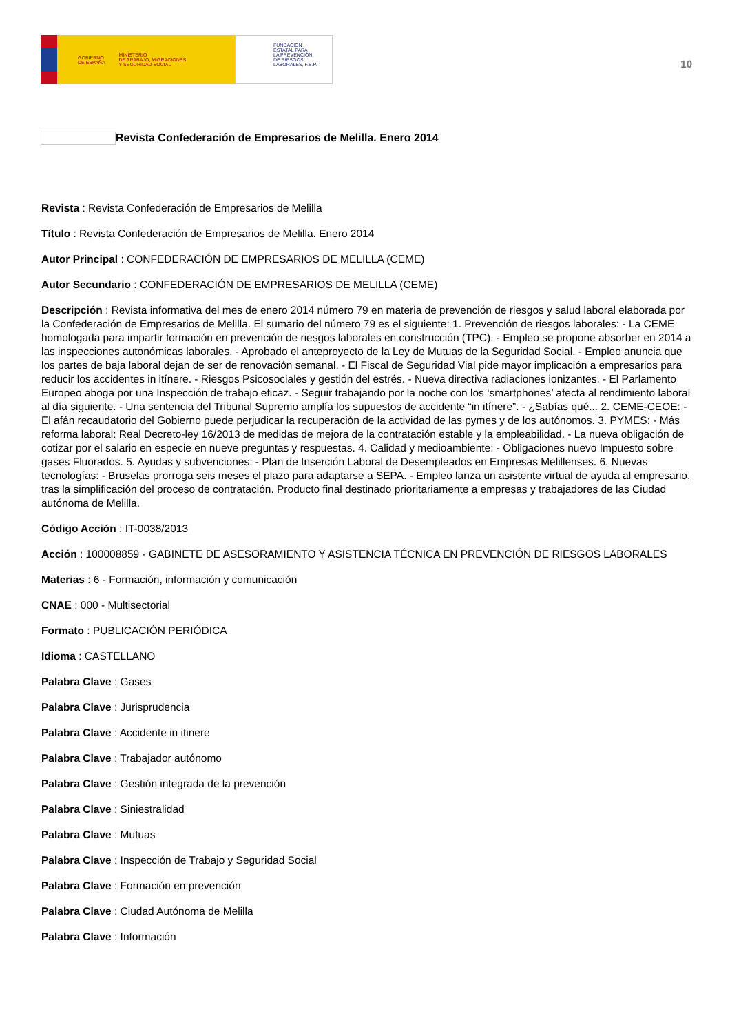GOBIERNO
DE ESPAÑA MINISTERIO
DE TRABAJO, MIGRACIONES
Y SEGURIDAD SOCIAL
FUNDACIÓN
ESTATAL PARA
LA PREVENCIÓN
DE RIESGOS
LABORALES, F.S.P.
10
Revista Confederación de Empresarios de Melilla. Enero 2014
Revista : Revista Confederación de Empresarios de Melilla
Título : Revista Confederación de Empresarios de Melilla. Enero 2014
Autor Principal : CONFEDERACIÓN DE EMPRESARIOS DE MELILLA (CEME)
Autor Secundario : CONFEDERACIÓN DE EMPRESARIOS DE MELILLA (CEME)
Descripción : Revista informativa del mes de enero 2014 número 79 en materia de prevención de riesgos y salud laboral elaborada por la Confederación de Empresarios de Melilla. El sumario del número 79 es el siguiente: 1. Prevención de riesgos laborales: - La CEME homologada para impartir formación en prevención de riesgos laborales en construcción (TPC). - Empleo se propone absorber en 2014 a las inspecciones autonómicas laborales. - Aprobado el anteproyecto de la Ley de Mutuas de la Seguridad Social. - Empleo anuncia que los partes de baja laboral dejan de ser de renovación semanal. - El Fiscal de Seguridad Vial pide mayor implicación a empresarios para reducir los accidentes in itínere. - Riesgos Psicosociales y gestión del estrés. - Nueva directiva radiaciones ionizantes. - El Parlamento Europeo aboga por una Inspección de trabajo eficaz. - Seguir trabajando por la noche con los ‘smartphones’ afecta al rendimiento laboral al día siguiente. - Una sentencia del Tribunal Supremo amplía los supuestos de accidente “in itínere”. - ¿Sabías qué... 2. CEME-CEOE: - El afán recaudatorio del Gobierno puede perjudicar la recuperación de la actividad de las pymes y de los autónomos. 3. PYMES: - Más reforma laboral: Real Decreto-ley 16/2013 de medidas de mejora de la contratación estable y la empleabilidad. - La nueva obligación de cotizar por el salario en especie en nueve preguntas y respuestas. 4. Calidad y medioambiente: - Obligaciones nuevo Impuesto sobre gases Fluorados. 5. Ayudas y subvenciones: - Plan de Inserción Laboral de Desempleados en Empresas Melillenses. 6. Nuevas tecnologías: - Bruselas prorroga seis meses el plazo para adaptarse a SEPA. - Empleo lanza un asistente virtual de ayuda al empresario, tras la simplificación del proceso de contratación. Producto final destinado prioritariamente a empresas y trabajadores de las Ciudad autónoma de Melilla.
Código Acción : IT-0038/2013
Acción : 100008859 - GABINETE DE ASESORAMIENTO Y ASISTENCIA TÉCNICA EN PREVENCIÓN DE RIESGOS LABORALES
Materias : 6 - Formación, información y comunicación
CNAE : 000 - Multisectorial
Formato : PUBLICACIÓN PERIÓDICA
Idioma : CASTELLANO
Palabra Clave : Gases
Palabra Clave : Jurisprudencia
Palabra Clave : Accidente in itinere
Palabra Clave : Trabajador autónomo
Palabra Clave : Gestión integrada de la prevención
Palabra Clave : Siniestralidad
Palabra Clave : Mutuas
Palabra Clave : Inspección de Trabajo y Seguridad Social
Palabra Clave : Formación en prevención
Palabra Clave : Ciudad Autónoma de Melilla
Palabra Clave : Información